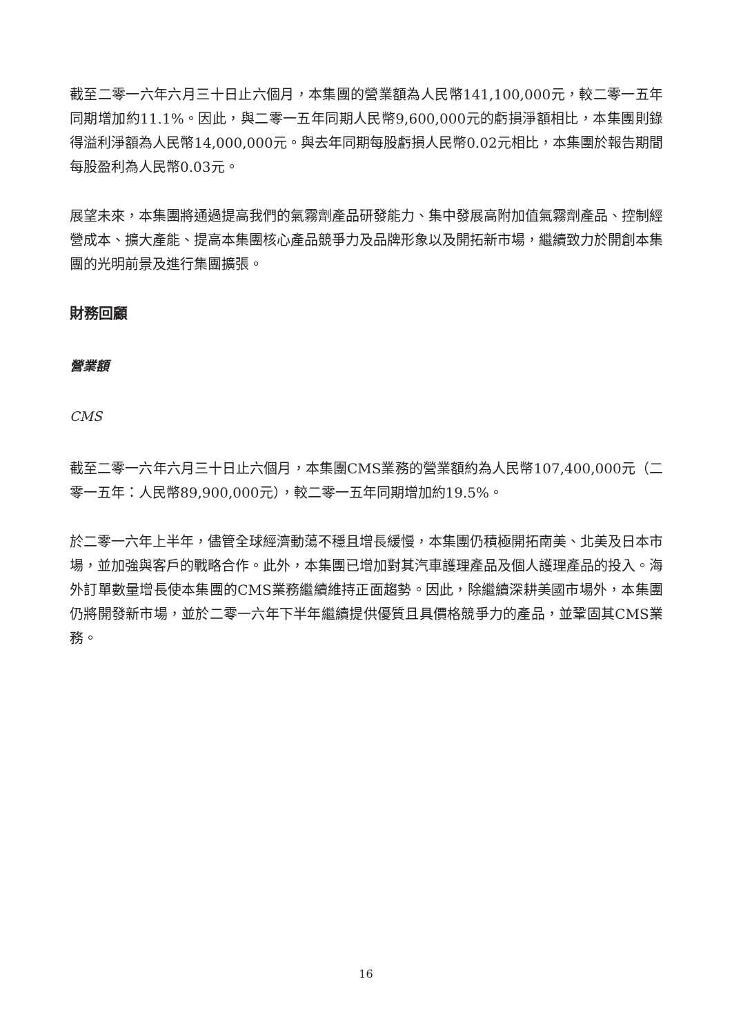截至二零一六年六月三十日止六個月，本集團的營業額為人民幣141,100,000元，較二零一五年同期增加約11.1%。因此，與二零一五年同期人民幣9,600,000元的虧損淨額相比，本集團則錄得溢利淨額為人民幣14,000,000元。與去年同期每股虧損人民幣0.02元相比，本集團於報告期間每股盈利為人民幣0.03元。
展望未來，本集團將通過提高我們的氣霧劑產品研發能力、集中發展高附加值氣霧劑產品、控制經營成本、擴大產能、提高本集團核心產品競爭力及品牌形象以及開拓新市場，繼續致力於開創本集團的光明前景及進行集團擴張。
財務回顧
營業額
CMS
截至二零一六年六月三十日止六個月，本集團CMS業務的營業額約為人民幣107,400,000元（二零一五年：人民幣89,900,000元），較二零一五年同期增加約19.5%。
於二零一六年上半年，儘管全球經濟動蕩不穩且增長緩慢，本集團仍積極開拓南美、北美及日本市場，並加強與客戶的戰略合作。此外，本集團已增加對其汽車護理產品及個人護理產品的投入。海外訂單數量增長使本集團的CMS業務繼續維持正面趨勢。因此，除繼續深耕美國市場外，本集團仍將開發新市場，並於二零一六年下半年繼續提供優質且具價格競爭力的產品，並鞏固其CMS業務。
16